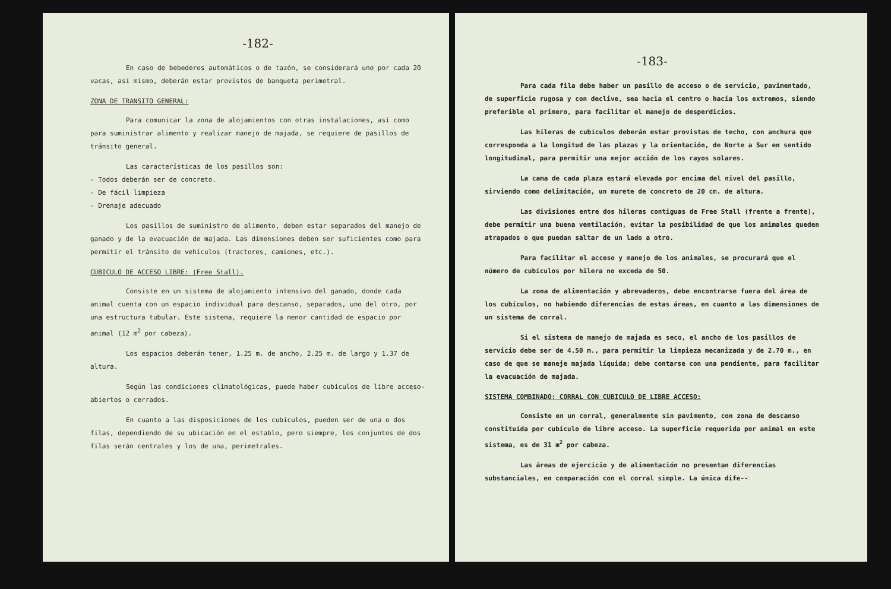-182-
En caso de bebederos automáticos o de tazón, se considerará uno por cada 20 vacas, así mismo, deberán estar provistos de banqueta perimetral.
ZONA DE TRANSITO GENERAL:
Para comunicar la zona de alojamientos con otras instalaciones, así como para suministrar alimento y realizar manejo de majada, se requiere de pasillos de tránsito general.
Las características de los pasillos son:
- Todos deberán ser de concreto.
- De fácil limpieza
- Drenaje adecuado
Los pasillos de suministro de alimento, deben estar separados del manejo de ganado y de la evacuación de majada. Las dimensiones deben ser suficientes como para permitir el tránsito de vehículos (tractores, camiones, etc.).
CUBICULO DE ACCESO LIBRE: (Free Stall).
Consiste en un sistema de alojamiento intensivo del ganado, donde cada animal cuenta con un espacio individual para descanso, separados, uno del otro, por una estructura tubular. Este sistema, requiere la menor cantidad de espacio por animal (12 m<sup>2</sup> por cabeza).
Los espacios deberán tener, 1.25 m. de ancho, 2.25 m. de largo y 1.37 de altura.
Según las condiciones climatológicas, puede haber cubículos de libre acceso-abiertos o cerrados.
En cuanto a las disposiciones de los cubículos, pueden ser de una o dos filas, dependiendo de su ubicación en el establo, pero siempre, los conjuntos de dos filas serán centrales y los de una, perimetrales.
-183-
Para cada fila debe haber un pasillo de acceso o de servicio, pavimentado, de superficie rugosa y con declive, sea hacia el centro o hacia los extremos, siendo preferible el primero, para facilitar el manejo de desperdicios.
Las hileras de cubículos deberán estar provistas de techo, con anchura que corresponda a la longitud de las plazas y la orientación, de Norte a Sur en sentido longitudinal, para permitir una mejor acción de los rayos solares.
La cama de cada plaza estará elevada por encima del nivel del pasillo, sirviendo como delimitación, un murete de concreto de 20 cm. de altura.
Las divisiones entre dos hileras contiguas de Free Stall (frente a frente), debe permitir una buena ventilación, evitar la posibilidad de que los animales queden atrapados o que puedan saltar de un lado a otro.
Para facilitar el acceso y manejo de los animales, se procurará que el número de cubículos por hilera no exceda de 50.
La zona de alimentación y abrevaderos, debe encontrarse fuera del área de los cubículos, no habiendo diferencias de estas áreas, en cuanto a las dimensiones de un sistema de corral.
Si el sistema de manejo de majada es seco, el ancho de los pasillos de servicio debe ser de 4.50 m., para permitir la limpieza mecanizada y de 2.70 m., en caso de que se maneje majada líquida; debe contarse con una pendiente, para facilitar la evacuación de majada.
SISTEMA COMBINADO: CORRAL CON CUBICULO DE LIBRE ACCESO:
Consiste en un corral, generalmente sin pavimento, con zona de descanso constituída por cubículo de libre acceso. La superficie requerida por animal en este sistema, es de 31 m<sup>2</sup> por cabeza.
Las áreas de ejercicio y de alimentación no presentan diferencias substanciales, en comparación con el corral simple. La única dife--